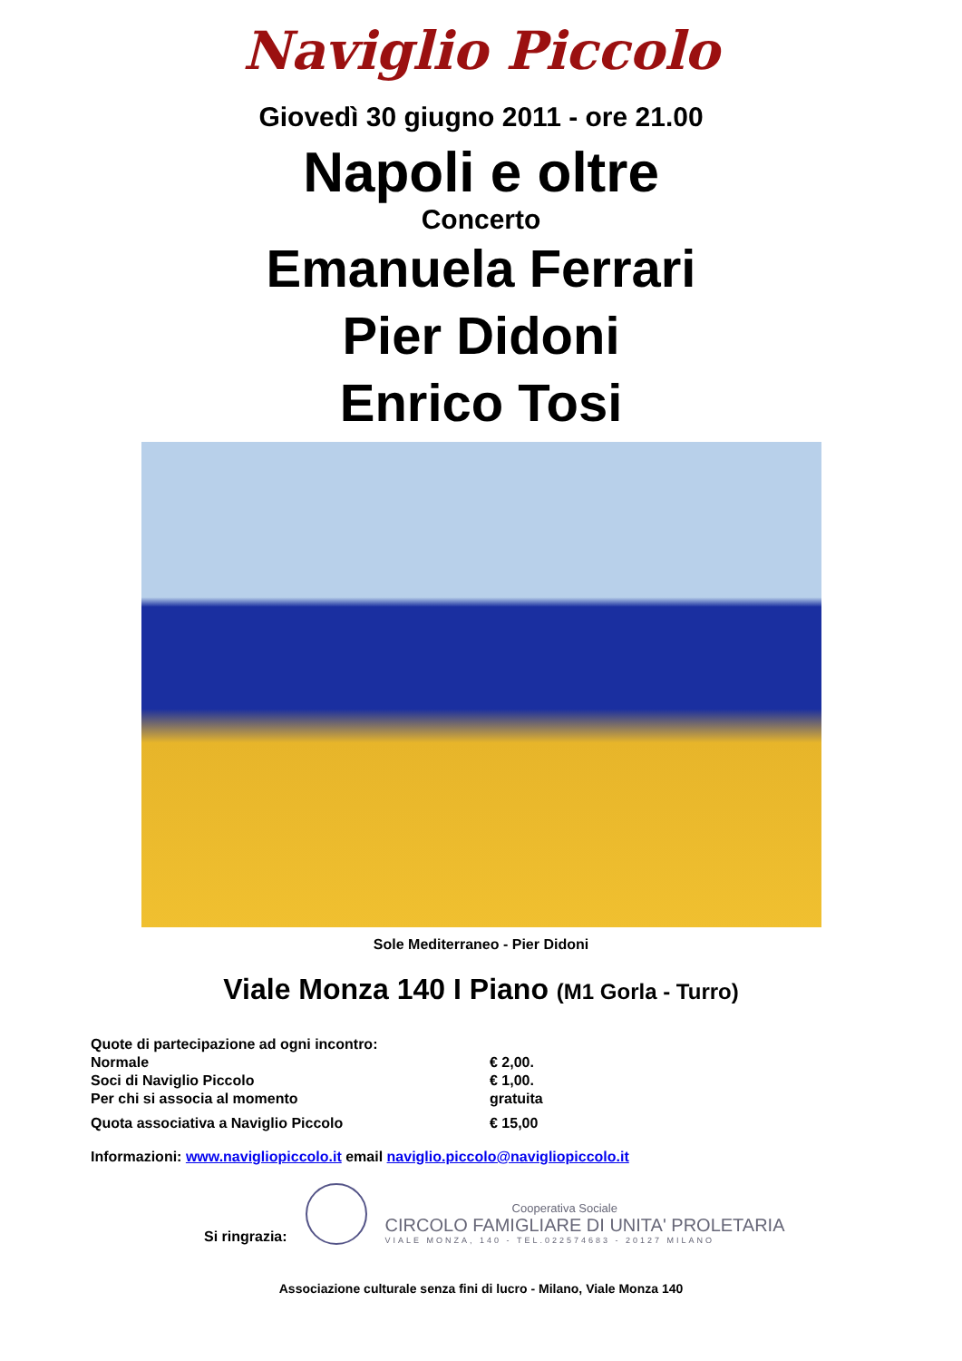Naviglio Piccolo
Giovedì 30 giugno 2011 - ore 21.00
Napoli e oltre
Concerto
Emanuela Ferrari
Pier Didoni
Enrico Tosi
Sole Mediterraneo - Pier Didoni
Viale Monza 140 I Piano (M1 Gorla - Turro)
| Quote di partecipazione ad ogni incontro: | |
| Normale | € 2,00. |
| Soci di Naviglio Piccolo | € 1,00. |
| Per chi si associa al momento | gratuita |
| Quota associativa a Naviglio Piccolo | € 15,00 |
Informazioni: www.navigliopiccolo.it email naviglio.piccolo@navigliopiccolo.it
Si ringrazia:
Cooperativa Sociale
CIRCOLO FAMIGLIARE DI UNITA' PROLETARIA
VIALE MONZA, 140 - TEL.022574683 - 20127 MILANO
Associazione culturale senza fini di lucro - Milano, Viale Monza 140